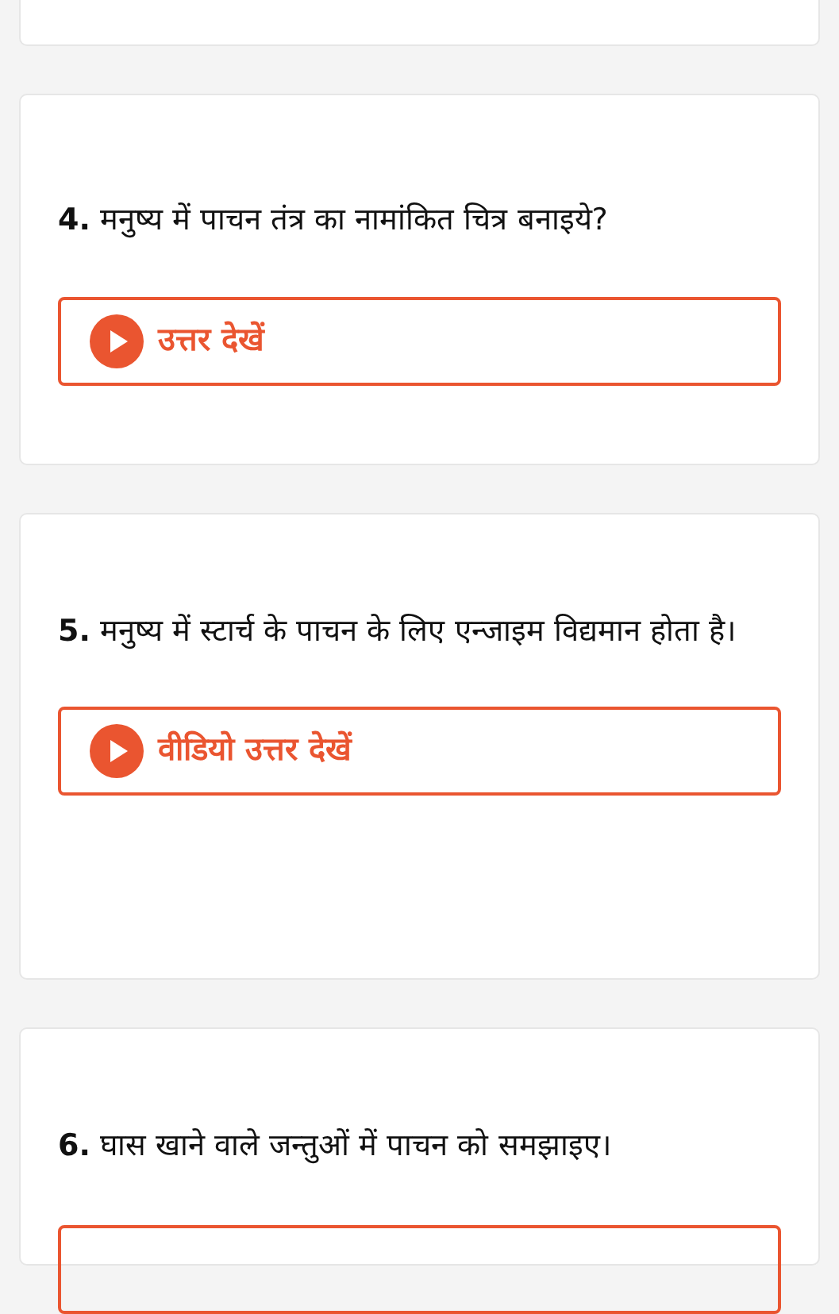4. मनुष्य में पाचन तंत्र का नामांकित चित्र बनाइये?
उत्तर देखें
5. मनुष्य में स्टार्च के पाचन के लिए एन्जाइम विद्यमान होता है।
वीडियो उत्तर देखें
6. घास खाने वाले जन्तुओं में पाचन को समझाइए।